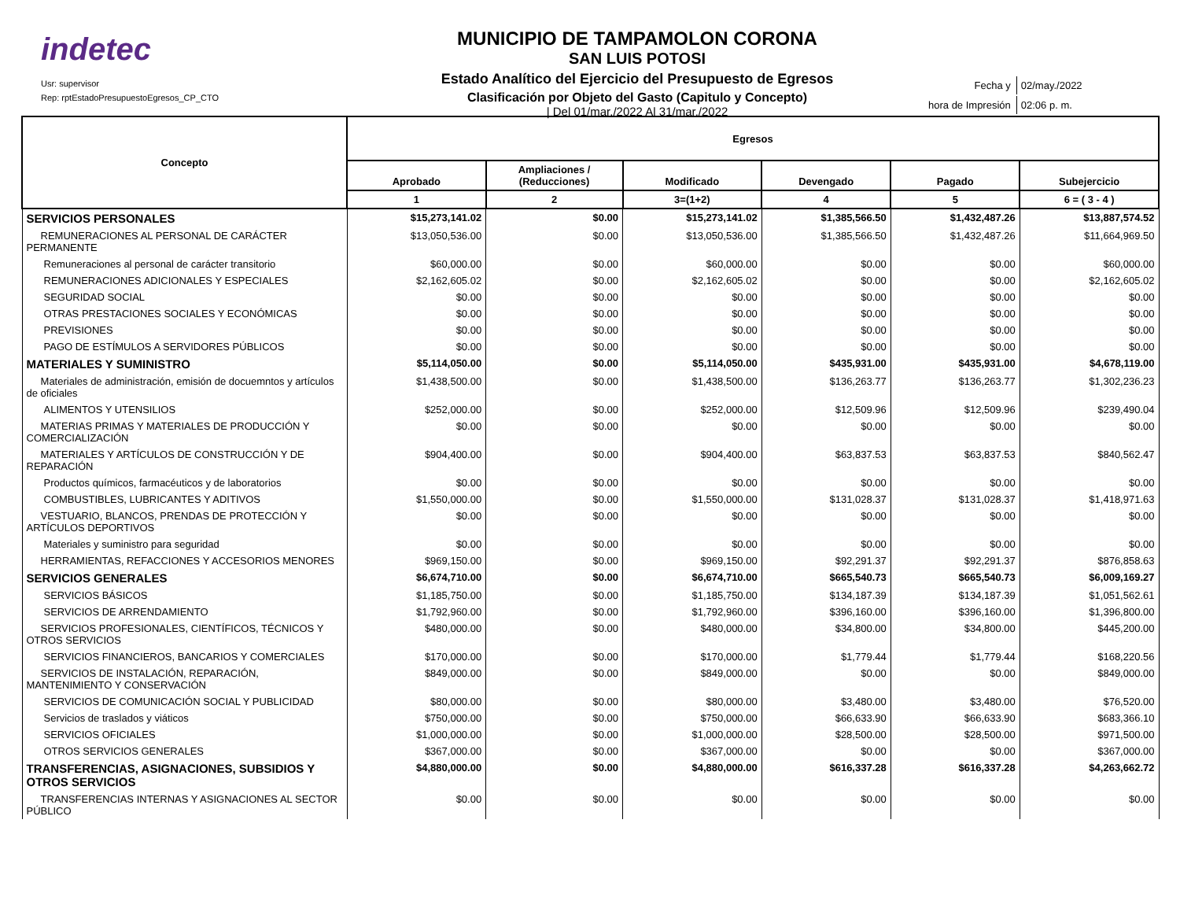indetec
Usr: supervisor
Rep: rptEstadoPresupuestoEgresos_CP_CTO
MUNICIPIO DE TAMPAMOLON CORONA
SAN LUIS POTOSI
Estado Analítico del Ejercicio del Presupuesto de Egresos
Clasificación por Objeto del Gasto (Capitulo y Concepto)
| Del 01/mar./2022 Al 31/mar./2022
| Fecha y | 02/may./2022 |
| hora de Impresión | 02:06 p. m. |
| Concepto | Egresos | | | | | |
| --- | --- | --- | --- | --- | --- | --- |
| | Aprobado | Ampliaciones / (Reducciones) | Modificado | Devengado | Pagado | Subejercicio |
| | 1 | 2 | 3=(1+2) | 4 | 5 | 6 = ( 3 - 4 ) |
| SERVICIOS PERSONALES | $15,273,141.02 | $0.00 | $15,273,141.02 | $1,385,566.50 | $1,432,487.26 | $13,887,574.52 |
| REMUNERACIONES AL PERSONAL DE CARÁCTER PERMANENTE | $13,050,536.00 | $0.00 | $13,050,536.00 | $1,385,566.50 | $1,432,487.26 | $11,664,969.50 |
| Remuneraciones al personal de carácter transitorio | $60,000.00 | $0.00 | $60,000.00 | $0.00 | $0.00 | $60,000.00 |
| REMUNERACIONES ADICIONALES Y ESPECIALES | $2,162,605.02 | $0.00 | $2,162,605.02 | $0.00 | $0.00 | $2,162,605.02 |
| SEGURIDAD SOCIAL | $0.00 | $0.00 | $0.00 | $0.00 | $0.00 | $0.00 |
| OTRAS PRESTACIONES SOCIALES Y ECONÓMICAS | $0.00 | $0.00 | $0.00 | $0.00 | $0.00 | $0.00 |
| PREVISIONES | $0.00 | $0.00 | $0.00 | $0.00 | $0.00 | $0.00 |
| PAGO DE ESTÍMULOS A SERVIDORES PÚBLICOS | $0.00 | $0.00 | $0.00 | $0.00 | $0.00 | $0.00 |
| MATERIALES Y SUMINISTRO | $5,114,050.00 | $0.00 | $5,114,050.00 | $435,931.00 | $435,931.00 | $4,678,119.00 |
| Materiales de administración, emisión de docuemntos y artículos de oficiales | $1,438,500.00 | $0.00 | $1,438,500.00 | $136,263.77 | $136,263.77 | $1,302,236.23 |
| ALIMENTOS Y UTENSILIOS | $252,000.00 | $0.00 | $252,000.00 | $12,509.96 | $12,509.96 | $239,490.04 |
| MATERIAS PRIMAS Y MATERIALES DE PRODUCCIÓN Y COMERCIALIZACIÓN | $0.00 | $0.00 | $0.00 | $0.00 | $0.00 | $0.00 |
| MATERIALES Y ARTÍCULOS DE CONSTRUCCIÓN Y DE REPARACIÓN | $904,400.00 | $0.00 | $904,400.00 | $63,837.53 | $63,837.53 | $840,562.47 |
| Productos químicos, farmacéuticos y de laboratorios | $0.00 | $0.00 | $0.00 | $0.00 | $0.00 | $0.00 |
| COMBUSTIBLES, LUBRICANTES Y ADITIVOS | $1,550,000.00 | $0.00 | $1,550,000.00 | $131,028.37 | $131,028.37 | $1,418,971.63 |
| VESTUARIO, BLANCOS, PRENDAS DE PROTECCIÓN Y ARTÍCULOS DEPORTIVOS | $0.00 | $0.00 | $0.00 | $0.00 | $0.00 | $0.00 |
| Materiales y suministro para seguridad | $0.00 | $0.00 | $0.00 | $0.00 | $0.00 | $0.00 |
| HERRAMIENTAS, REFACCIONES Y ACCESORIOS MENORES | $969,150.00 | $0.00 | $969,150.00 | $92,291.37 | $92,291.37 | $876,858.63 |
| SERVICIOS GENERALES | $6,674,710.00 | $0.00 | $6,674,710.00 | $665,540.73 | $665,540.73 | $6,009,169.27 |
| SERVICIOS BÁSICOS | $1,185,750.00 | $0.00 | $1,185,750.00 | $134,187.39 | $134,187.39 | $1,051,562.61 |
| SERVICIOS DE ARRENDAMIENTO | $1,792,960.00 | $0.00 | $1,792,960.00 | $396,160.00 | $396,160.00 | $1,396,800.00 |
| SERVICIOS PROFESIONALES, CIENTÍFICOS, TÉCNICOS Y OTROS SERVICIOS | $480,000.00 | $0.00 | $480,000.00 | $34,800.00 | $34,800.00 | $445,200.00 |
| SERVICIOS FINANCIEROS, BANCARIOS Y COMERCIALES | $170,000.00 | $0.00 | $170,000.00 | $1,779.44 | $1,779.44 | $168,220.56 |
| SERVICIOS DE INSTALACIÓN, REPARACIÓN, MANTENIMIENTO Y CONSERVACIÓN | $849,000.00 | $0.00 | $849,000.00 | $0.00 | $0.00 | $849,000.00 |
| SERVICIOS DE COMUNICACIÓN SOCIAL Y PUBLICIDAD | $80,000.00 | $0.00 | $80,000.00 | $3,480.00 | $3,480.00 | $76,520.00 |
| Servicios de traslados y viáticos | $750,000.00 | $0.00 | $750,000.00 | $66,633.90 | $66,633.90 | $683,366.10 |
| SERVICIOS OFICIALES | $1,000,000.00 | $0.00 | $1,000,000.00 | $28,500.00 | $28,500.00 | $971,500.00 |
| OTROS SERVICIOS GENERALES | $367,000.00 | $0.00 | $367,000.00 | $0.00 | $0.00 | $367,000.00 |
| TRANSFERENCIAS, ASIGNACIONES, SUBSIDIOS Y OTROS SERVICIOS | $4,880,000.00 | $0.00 | $4,880,000.00 | $616,337.28 | $616,337.28 | $4,263,662.72 |
| TRANSFERENCIAS INTERNAS Y ASIGNACIONES AL SECTOR PÚBLICO | $0.00 | $0.00 | $0.00 | $0.00 | $0.00 | $0.00 |